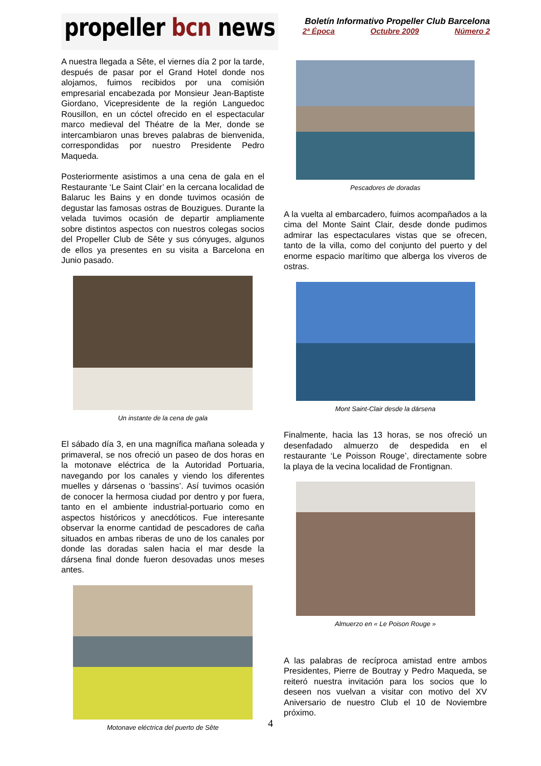propeller bcn news
Boletín Informativo Propeller Club Barcelona
2ª Época Octubre 2009 Número 2
A nuestra llegada a Sête, el viernes día 2 por la tarde, después de pasar por el Grand Hotel donde nos alojamos, fuimos recibidos por una comisión empresarial encabezada por Monsieur Jean-Baptiste Giordano, Vicepresidente de la región Languedoc Rousillon, en un cóctel ofrecido en el espectacular marco medieval del Théatre de la Mer, donde se intercambiaron unas breves palabras de bienvenida, correspondidas por nuestro Presidente Pedro Maqueda.
Posteriormente asistimos a una cena de gala en el Restaurante ‘Le Saint Clair’ en la cercana localidad de Balaruc les Bains y en donde tuvimos ocasión de degustar las famosas ostras de Bouzigues. Durante la velada tuvimos ocasión de departir ampliamente sobre distintos aspectos con nuestros colegas socios del Propeller Club de Sête y sus cónyuges, algunos de ellos ya presentes en su visita a Barcelona en Junio pasado.
Un instante de la cena de gala
El sábado día 3, en una magnífica mañana soleada y primaveral, se nos ofreció un paseo de dos horas en la motonave eléctrica de la Autoridad Portuaria, navegando por los canales y viendo los diferentes muelles y dársenas o ‘bassins’. Así tuvimos ocasión de conocer la hermosa ciudad por dentro y por fuera, tanto en el ambiente industrial-portuario como en aspectos históricos y anecdóticos. Fue interesante observar la enorme cantidad de pescadores de caña situados en ambas riberas de uno de los canales por donde las doradas salen hacia el mar desde la dársena final donde fueron desovadas unos meses antes.
Motonave eléctrica del puerto de Sête
Pescadores de doradas
A la vuelta al embarcadero, fuimos acompañados a la cima del Monte Saint Clair, desde donde pudimos admirar las espectaculares vistas que se ofrecen, tanto de la villa, como del conjunto del puerto y del enorme espacio marítimo que alberga los viveros de ostras.
Mont Saint-Clair desde la dársena
Finalmente, hacia las 13 horas, se nos ofreció un desenfadado almuerzo de despedida en el restaurante ‘Le Poisson Rouge’, directamente sobre la playa de la vecina localidad de Frontignan.
Almuerzo en « Le Poison Rouge »
A las palabras de recíproca amistad entre ambos Presidentes, Pierre de Boutray y Pedro Maqueda, se reiteró nuestra invitación para los socios que lo deseen nos vuelvan a visitar con motivo del XV Aniversario de nuestro Club el 10 de Noviembre próximo.
4